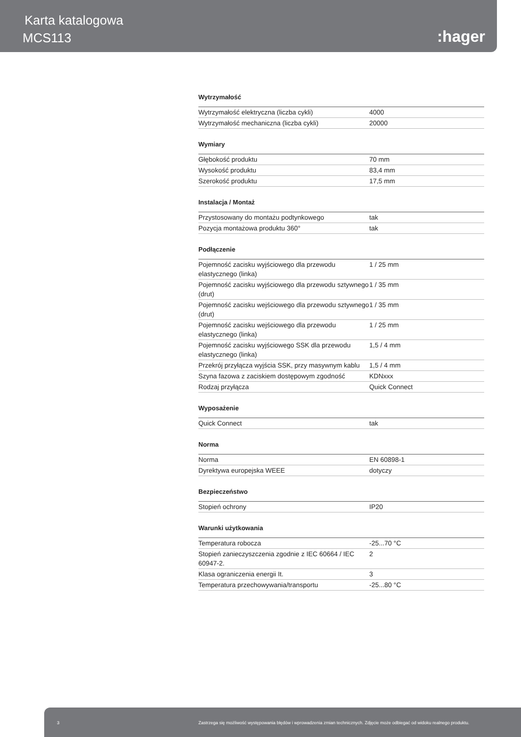Karta katalogowa
MCS113 :hager
Wytrzymałość
| Wytrzymałość elektryczna (liczba cykli) | 4000 |
| Wytrzymałość mechaniczna (liczba cykli) | 20000 |
Wymiary
| Głębokość produktu | 70 mm |
| Wysokość produktu | 83,4 mm |
| Szerokość produktu | 17,5 mm |
Instalacja / Montaż
| Przystosowany do montażu podtynkowego | tak |
| Pozycja montażowa produktu 360° | tak |
Podłączenie
| Pojemność zacisku wyjściowego dla przewodu elastycznego (linka) | 1 / 25 mm |
| Pojemność zacisku wyjściowego dla przewodu sztywnego (drut) | 1 / 35 mm |
| Pojemność zacisku wejściowego dla przewodu sztywnego (drut) | 1 / 35 mm |
| Pojemność zacisku wejściowego dla przewodu elastycznego (linka) | 1 / 25 mm |
| Pojemność zacisku wyjściowego SSK dla przewodu elastycznego (linka) | 1,5 / 4 mm |
| Przekrój przyłącza wyjścia SSK, przy masywnym kablu | 1,5 / 4 mm |
| Szyna fazowa z zaciskiem dostępowym zgodność | KDNxxx |
| Rodzaj przyłącza | Quick Connect |
Wyposażenie
| Quick Connect | tak |
Norma
| Norma | EN 60898-1 |
| Dyrektywa europejska WEEE | dotyczy |
Bezpieczeństwo
| Stopień ochrony | IP20 |
Warunki użytkowania
| Temperatura robocza | -25...70 °C |
| Stopień zanieczyszczenia zgodnie z IEC 60664 / IEC 60947-2. | 2 |
| Klasa ograniczenia energii It. | 3 |
| Temperatura przechowywania/transportu | -25...80 °C |
3 Zastrzega się możliwość występowania błędów i wprowadzenia zmian technicznych. Zdjęcie może odbiegać od widoku realnego produktu.